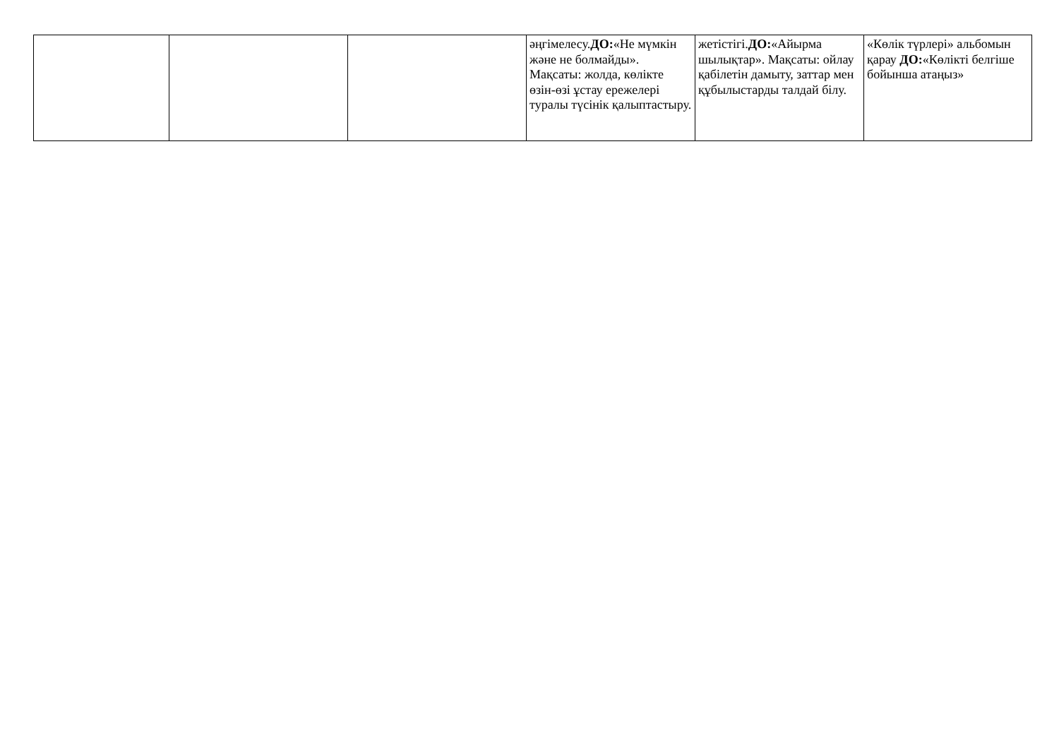| | | | әңгімелесу. ДО: «Не мүмкін және не болмайды». Мақсаты: жолда, көлікте өзін-өзі ұстау ережелері туралы түсінік қалыптастыру. | жетістігі. ДО: «Айырма шылықтар». Мақсаты: ойлау қабілетін дамыту, заттар мен құбылыстарды талдай білу. | «Көлік түрлері» альбомын қарау ДО: «Көлікті белгіше бойынша атаңыз» |